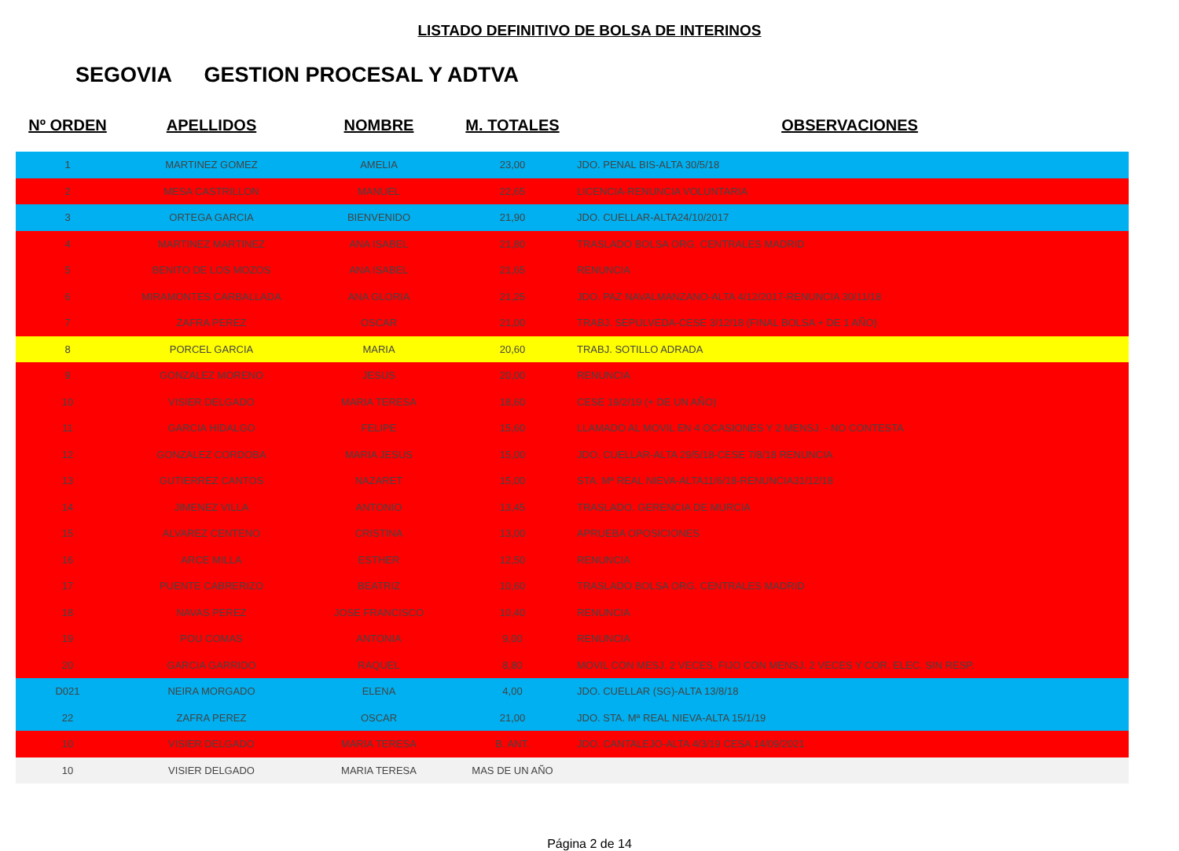LISTADO DEFINITIVO DE BOLSA DE INTERINOS
SEGOVIA GESTION PROCESAL Y ADTVA
| Nº ORDEN | APELLIDOS | NOMBRE | M. TOTALES | OBSERVACIONES |
| --- | --- | --- | --- | --- |
| 1 | MARTINEZ GOMEZ | AMELIA | 23,00 | JDO. PENAL BIS-ALTA 30/5/18 |
| 2 | MESA CASTRILLON | MANUEL | 22,65 | LICENCIA-RENUNCIA VOLUNTARIA |
| 3 | ORTEGA GARCIA | BIENVENIDO | 21,90 | JDO. CUELLAR-ALTA24/10/2017 |
| 4 | MARTINEZ MARTINEZ | ANA ISABEL | 21,80 | TRASLADO BOLSA ORG. CENTRALES MADRID |
| 5 | BENITO DE LOS MOZOS | ANA ISABEL | 21,65 | RENUNCIA |
| 6 | MIRAMONTES CARBALLADA | ANA GLORIA | 21,25 | JDO. PAZ NAVALMANZANO-ALTA 4/12/2017-RENUNCIA 30/11/18 |
| 7 | ZAFRA PEREZ | OSCAR | 21,00 | TRABJ. SEPULVEDA-CESE 3/12/18 (FINAL BOLSA + DE 1 AÑO) |
| 8 | PORCEL GARCIA | MARIA | 20,60 | TRABJ. SOTILLO ADRADA |
| 9 | GONZALEZ MORENO | JESUS | 20,00 | RENUNCIA |
| 10 | VISIER DELGADO | MARIA TERESA | 18,60 | CESE 19/2/19 (+ DE UN AÑO) |
| 11 | GARCIA HIDALGO | FELIPE | 15,60 | LLAMADO AL MOVIL EN 4 OCASIONES Y 2 MENSJ. - NO CONTESTA |
| 12 | GONZALEZ CORDOBA | MARIA JESUS | 15,00 | JDO. CUELLAR-ALTA 29/5/18-CESE 7/8/18 RENUNCIA |
| 13 | GUTIERREZ CANTOS | NAZARET | 15,00 | STA. Mª REAL NIEVA-ALTA11/6/18-RENUNCIA31/12/18 |
| 14 | JIMENEZ VILLA | ANTONIO | 13,45 | TRASLADO. GERENCIA DE MURCIA |
| 15 | ALVAREZ CENTENO | CRISTINA | 13,00 | APRUEBA OPOSICIONES |
| 16 | ARCE MILLA | ESTHER | 12,50 | RENUNCIA |
| 17 | PUENTE CABRERIZO | BEATRIZ | 10,60 | TRASLADO BOLSA ORG. CENTRALES MADRID |
| 18 | NAVAS PEREZ | JOSE FRANCISCO | 10,40 | RENUNCIA |
| 19 | POU COMAS | ANTONIA | 9,00 | RENUNCIA |
| 20 | GARCIA GARRIDO | RAQUEL | 8,80 | MOVIL CON MESJ. 2 VECES, FIJO CON MENSJ. 2 VECES Y COR. ELEC. SIN RESP. |
| D021 | NEIRA MORGADO | ELENA | 4,00 | JDO. CUELLAR (SG)-ALTA 13/8/18 |
| 22 | ZAFRA PEREZ | OSCAR | 21,00 | JDO. STA. Mª REAL NIEVA-ALTA 15/1/19 |
| 10 | VISIER DELGADO | MARIA TERESA | B. ANT. | JDO. CANTALEJO-ALTA 4/3/19 CESA 14/09/2021 |
| 10 | VISIER DELGADO | MARIA TERESA | MAS DE UN AÑO | |
Página 2 de 14